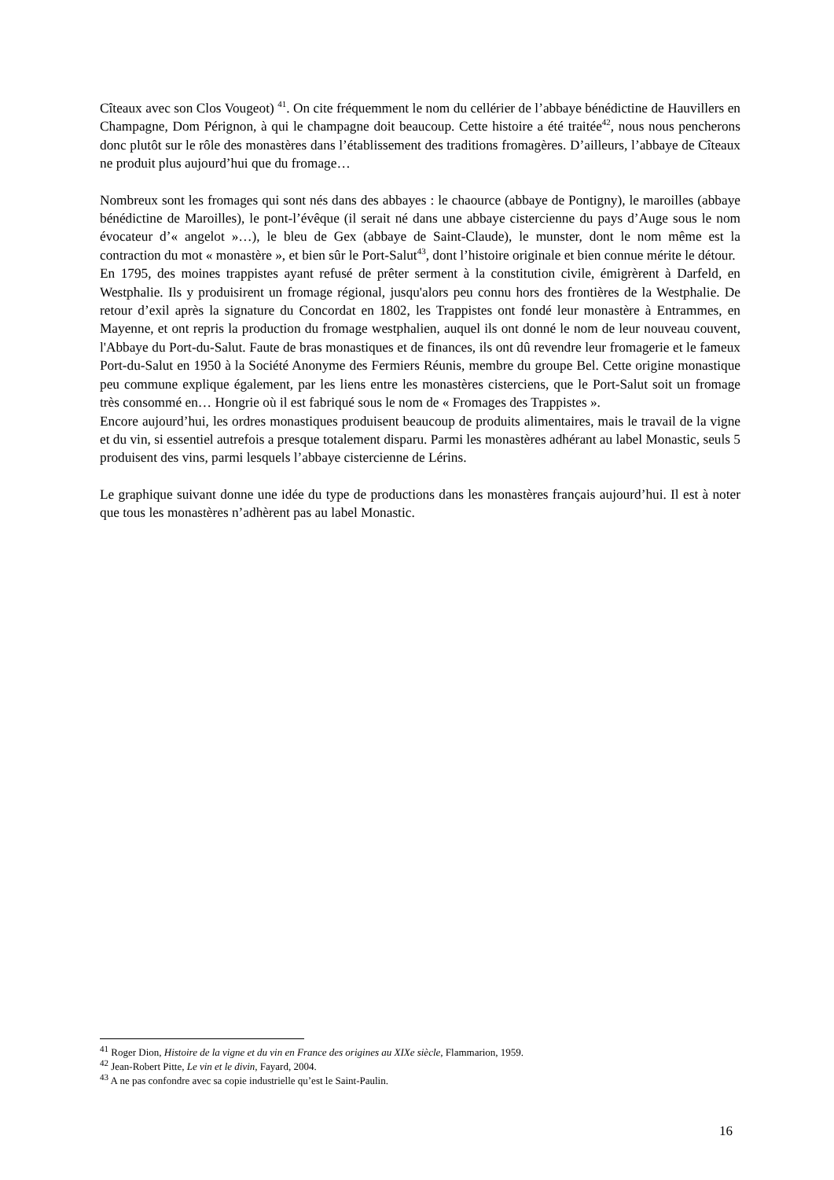Cîteaux avec son Clos Vougeot) <sup>41</sup>. On cite fréquemment le nom du cellérier de l’abbaye bénédictine de Hauvillers en Champagne, Dom Pérignon, à qui le champagne doit beaucoup. Cette histoire a été traitée<sup>42</sup>, nous nous pencherons donc plutôt sur le rôle des monastères dans l’établissement des traditions fromagères. D’ailleurs, l’abbaye de Cîteaux ne produit plus aujourd’hui que du fromage…
Nombreux sont les fromages qui sont nés dans des abbayes : le chaource (abbaye de Pontigny), le maroilles (abbaye bénédictine de Maroilles), le pont-l’évêque (il serait né dans une abbaye cistercienne du pays d’Auge sous le nom évocateur d’« angelot »…), le bleu de Gex (abbaye de Saint-Claude), le munster, dont le nom même est la contraction du mot « monastère », et bien sûr le Port-Salut<sup>43</sup>, dont l’histoire originale et bien connue mérite le détour.
En 1795, des moines trappistes ayant refusé de prêter serment à la constitution civile, émigrèrent à Darfeld, en Westphalie. Ils y produisirent un fromage régional, jusqu'alors peu connu hors des frontières de la Westphalie. De retour d’exil après la signature du Concordat en 1802, les Trappistes ont fondé leur monastère à Entrammes, en Mayenne, et ont repris la production du fromage westphalien, auquel ils ont donné le nom de leur nouveau couvent, l'Abbaye du Port-du-Salut. Faute de bras monastiques et de finances, ils ont dû revendre leur fromagerie et le fameux Port-du-Salut en 1950 à la Société Anonyme des Fermiers Réunis, membre du groupe Bel. Cette origine monastique peu commune explique également, par les liens entre les monastères cisterciens, que le Port-Salut soit un fromage très consommé en… Hongrie où il est fabriqué sous le nom de « Fromages des Trappistes ».
Encore aujourd’hui, les ordres monastiques produisent beaucoup de produits alimentaires, mais le travail de la vigne et du vin, si essentiel autrefois a presque totalement disparu. Parmi les monastères adhérant au label Monastic, seuls 5 produisent des vins, parmi lesquels l’abbaye cistercienne de Lérins.
Le graphique suivant donne une idée du type de productions dans les monastères français aujourd’hui. Il est à noter que tous les monastères n’adhèrent pas au label Monastic.
<sup>41</sup> Roger Dion, Histoire de la vigne et du vin en France des origines au XIXe siècle, Flammarion, 1959.
<sup>42</sup> Jean-Robert Pitte, Le vin et le divin, Fayard, 2004.
<sup>43</sup> A ne pas confondre avec sa copie industrielle qu’est le Saint-Paulin.
16